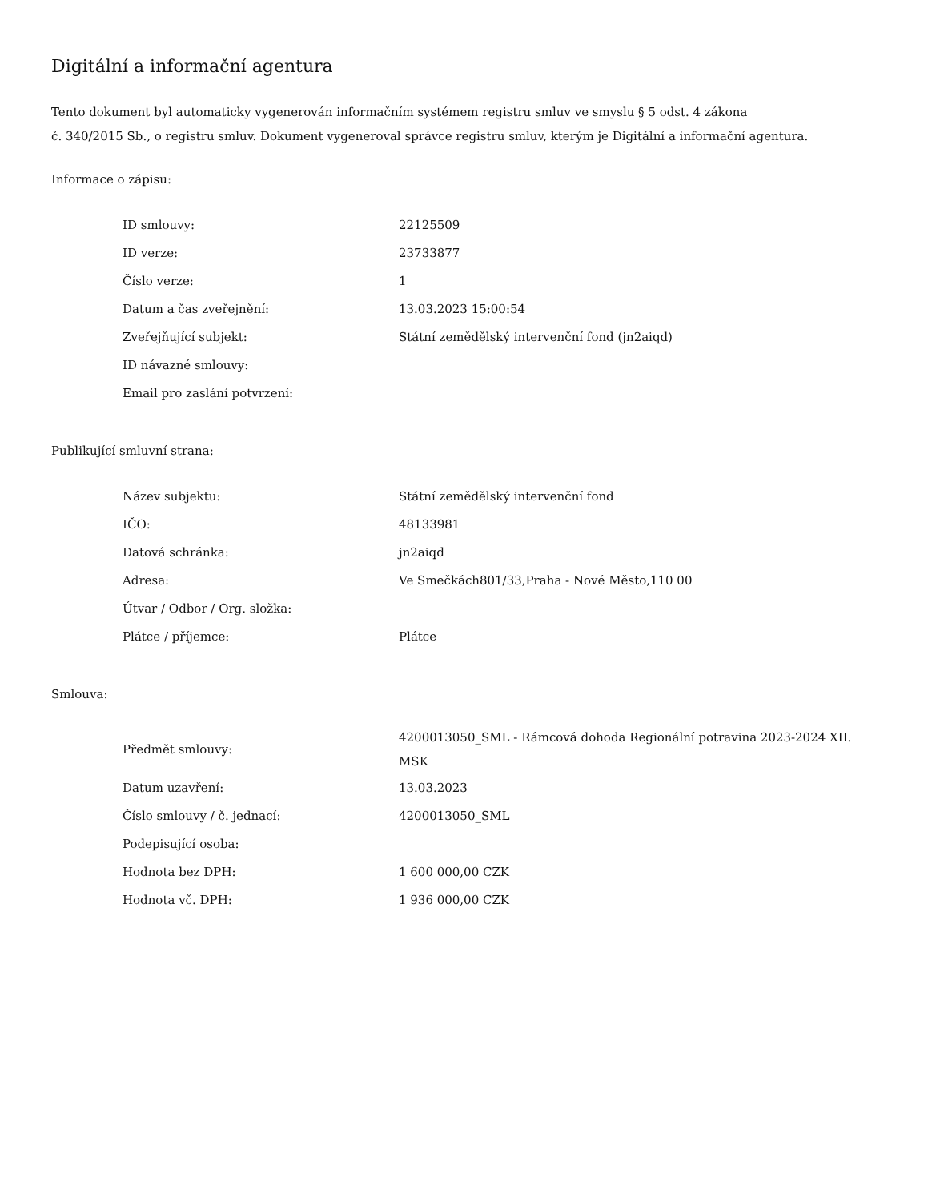Digitální a informační agentura
Tento dokument byl automaticky vygenerován informačním systémem registru smluv ve smyslu § 5 odst. 4 zákona
č. 340/2015 Sb., o registru smluv. Dokument vygeneroval správce registru smluv, kterým je Digitální a informační agentura.
Informace o zápisu:
| ID smlouvy: | 22125509 |
| ID verze: | 23733877 |
| Číslo verze: | 1 |
| Datum a čas zveřejnění: | 13.03.2023 15:00:54 |
| Zveřejňující subjekt: | Státní zemědělský intervenční fond (jn2aiqd) |
| ID návazné smlouvy: | |
| Email pro zaslání potvrzení: | |
Publikující smluvní strana:
| Název subjektu: | Státní zemědělský intervenční fond |
| IČO: | 48133981 |
| Datová schránka: | jn2aiqd |
| Adresa: | Ve Smečkách801/33,Praha - Nové Město,110 00 |
| Útvar / Odbor / Org. složka: | |
| Plátce / příjemce: | Plátce |
Smlouva:
| Předmět smlouvy: | 4200013050_SML - Rámcová dohoda Regionální potravina 2023-2024 XII. MSK |
| Datum uzavření: | 13.03.2023 |
| Číslo smlouvy / č. jednací: | 4200013050_SML |
| Podepisující osoba: | |
| Hodnota bez DPH: | 1 600 000,00 CZK |
| Hodnota vč. DPH: | 1 936 000,00 CZK |